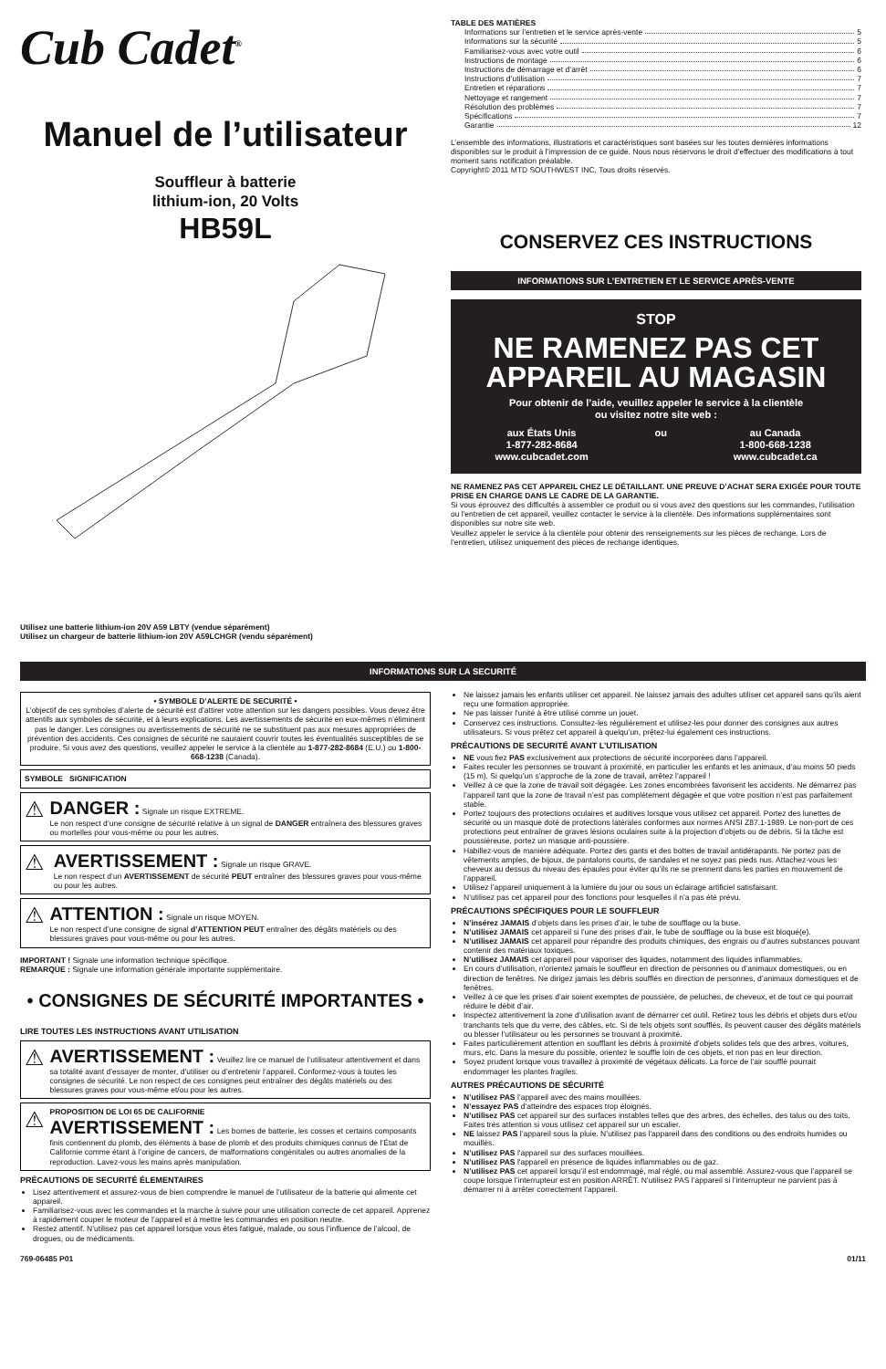Cub Cadet<sup>®</sup>
Manuel de l’utilisateur
Souffleur à batterie
lithium-ion, 20 Volts
HB59L
Utilisez une batterie lithium-ion 20V A59 LBTY (vendue séparément)
Utilisez un chargeur de batterie lithium-ion 20V A59LCHGR (vendu séparément)
TABLE DES MATIÈRES
Informations sur l’entretien et le service après-vente 5
Informations sur la sécurité 5
Familiarisez-vous avec votre outil 6
Instructions de montage 6
Instructions de démarrage et d’arrêt 6
Instructions d’utilisation 7
Entretien et réparations 7
Nettoyage et rangement 7
Résolution des problèmes 7
Spécifications 7
Garantie 12
L’ensemble des informations, illustrations et caractéristiques sont basées sur les toutes dernières informations disponibles sur le produit à l’impression de ce guide. Nous nous réservons le droit d’effectuer des modifications à tout moment sans notification préalable.
Copyright© 2011 MTD SOUTHWEST INC, Tous droits réservés.
CONSERVEZ CES INSTRUCTIONS
INFORMATIONS SUR L’ENTRETIEN ET LE SERVICE APRÈS-VENTE
STOP
NE RAMENEZ PAS CET
APPAREIL AU MAGASIN
Pour obtenir de l’aide, veuillez appeler le service à la clientèle
ou visitez notre site web :
aux États Unis
1-877-282-8684
www.cubcadet.com
ou au Canada
1-800-668-1238
www.cubcadet.ca
NE RAMENEZ PAS CET APPAREIL CHEZ LE DÉTAILLANT. UNE PREUVE D’ACHAT SERA EXIGÉE POUR TOUTE PRISE EN CHARGE DANS LE CADRE DE LA GARANTIE.
Si vous éprouvez des difficultés à assembler ce produit ou si vous avez des questions sur les commandes, l'utilisation ou l'entretien de cet appareil, veuillez contacter le service à la clientèle. Des informations supplémentaires sont disponibles sur notre site web.
Veuillez appeler le service à la clientèle pour obtenir des renseignements sur les pièces de rechange. Lors de l’entretien, utilisez uniquement des pièces de rechange identiques.
INFORMATIONS SUR LA SECURITÉ
• SYMBOLE D’ALERTE DE SECURITÉ •
L’objectif de ces symboles d’alerte de sécurité est d’attirer votre attention sur les dangers possibles. Vous devez être attentifs aux symboles de sécurité, et à leurs explications. Les avertissements de sécurité en eux-mêmes n’éliminent pas le danger. Les consignes ou avertissements de sécurité ne se substituent pas aux mesures appropriées de prévention des accidents. Ces consignes de sécurité ne sauraient couvrir toutes les éventualités susceptibles de se produire. Si vous avez des questions, veuillez appeler le service à la clientèle au 1-877-282-8684 (E.U.) ou 1-800-668-1238 (Canada).
SYMBOLE SIGNIFICATION
⚠
DANGER : Signale un risque EXTREME.
Le non respect d’une consigne de sécurité relative à un signal de DANGER entraînera des blessures graves ou mortelles pour vous-même ou pour les autres.
⚠
AVERTISSEMENT : Signale un risque GRAVE.
Le non respect d’un AVERTISSEMENT de sécurité PEUT entraîner des blessures graves pour vous-même ou pour les autres.
⚠
ATTENTION : Signale un risque MOYEN.
Le non respect d’une consigne de signal d’ATTENTION PEUT entraîner des dégâts matériels ou des blessures graves pour vous-même ou pour les autres.
IMPORTANT ! Signale une information technique spécifique.
REMARQUE : Signale une information générale importante supplémentaire.
• CONSIGNES DE SÉCURITÉ IMPORTANTES •
LIRE TOUTES LES INSTRUCTIONS AVANT UTILISATION
⚠
AVERTISSEMENT : Veuillez lire ce manuel de l’utilisateur attentivement et dans sa totalité avant d’essayer de monter, d’utiliser ou d’entretenir l’appareil. Conformez-vous à toutes les consignes de sécurité. Le non respect de ces consignes peut entraîner des dégâts matériels ou des blessures graves pour vous-même et/ou pour les autres.
⚠
PROPOSITION DE LOI 65 DE CALIFORNIE
AVERTISSEMENT : Les bornes de batterie, les cosses et certains composants finis contiennent du plomb, des éléments à base de plomb et des produits chimiques connus de l’État de Californie comme étant à l’origine de cancers, de malformations congénitales ou autres anomalies de la reproduction. Lavez-vous les mains après manipulation.
PRÉCAUTIONS DE SECURITÉ ÉLEMENTAIRES
Lisez attentivement et assurez-vous de bien comprendre le manuel de l’utilisateur de la batterie qui alimente cet appareil.
Familiarisez-vous avec les commandes et la marche à suivre pour une utilisation correcte de cet appareil. Apprenez à rapidement couper le moteur de l’appareil et à mettre les commandes en position neutre.
Restez attentif. N’utilisez pas cet appareil lorsque vous êtes fatigué, malade, ou sous l’influence de l’alcool, de drogues, ou de médicaments.
Ne laissez jamais les enfants utiliser cet appareil. Ne laissez jamais des adultes utiliser cet appareil sans qu’ils aient reçu une formation appropriée.
Ne pas laisser l'unité à être utilisé comme un jouet.
Conservez ces instructions. Consultez-les régulièrement et utilisez-les pour donner des consignes aux autres utilisateurs. Si vous prêtez cet appareil à quelqu’un, prêtez-lui également ces instructions.
PRÉCAUTIONS DE SECURITÉ AVANT L’UTILISATION
NE vous fiez PAS exclusivement aux protections de sécurité incorporées dans l’appareil.
Faites reculer les personnes se trouvant à proximité, en particulier les enfants et les animaux, d’au moins 50 pieds (15 m). Si quelqu’un s’approche de la zone de travail, arrêtez l’appareil !
Veillez à ce que la zone de travail soit dégagée. Les zones encombrées favorisent les accidents. Ne démarrez pas l’appareil tant que la zone de travail n’est pas complètement dégagée et que votre position n’est pas parfaitement stable.
Portez toujours des protections oculaires et auditives lorsque vous utilisez cet appareil. Portez des lunettes de sécurité ou un masque doté de protections latérales conformes aux normes ANSI Z87.1-1989. Le non-port de ces protections peut entraîner de graves lésions oculaires suite à la projection d’objets ou de débris. Si la tâche est poussiéreuse, portez un masque anti-poussière.
Habillez-vous de manière adéquate. Portez des gants et des bottes de travail antidérapants. Ne portez pas de vêtements amples, de bijoux, de pantalons courts, de sandales et ne soyez pas pieds nus. Attachez-vous les cheveux au dessus du niveau des épaules pour éviter qu’ils ne se prennent dans les parties en mouvement de l’appareil.
Utilisez l’appareil uniquement à la lumière du jour ou sous un éclairage artificiel satisfaisant.
N’utilisez pas cet appareil pour des fonctions pour lesquelles il n’a pas été prévu.
PRÉCAUTIONS SPÉCIFIQUES POUR LE SOUFFLEUR
N’insérez JAMAIS d’objets dans les prises d’air, le tube de soufflage ou la buse.
N’utilisez JAMAIS cet appareil si l’une des prises d’air, le tube de soufflage ou la buse est bloqué(e).
N’utilisez JAMAIS cet appareil pour répandre des produits chimiques, des engrais ou d’autres substances pouvant contenir des matériaux toxiques.
N’utilisez JAMAIS cet appareil pour vaporiser des liquides, notamment des liquides inflammables.
En cours d’utilisation, n’orientez jamais le souffleur en direction de personnes ou d’animaux domestiques, ou en direction de fenêtres. Ne dirigez jamais les débris soufflés en direction de personnes, d’animaux domestiques et de fenêtres.
Veillez à ce que les prises d’air soient exemptes de poussière, de peluches, de cheveux, et de tout ce qui pourrait réduire le débit d’air.
Inspectez attentivement la zone d’utilisation avant de démarrer cet outil. Retirez tous les débris et objets durs et/ou tranchants tels que du verre, des câbles, etc. Si de tels objets sont soufflés, ils peuvent causer des dégâts matériels ou blesser l’utilisateur ou les personnes se trouvant à proximité.
Faites particulièrement attention en soufflant les débris à proximité d’objets solides tels que des arbres, voitures, murs, etc. Dans la mesure du possible, orientez le souffle loin de ces objets, et non pas en leur direction.
Soyez prudent lorsque vous travaillez à proximité de végétaux délicats. La force de l'air soufflé pourrait endommager les plantes fragiles.
AUTRES PRÉCAUTIONS DE SÉCURITÉ
N’utilisez PAS l’appareil avec des mains mouillées.
N’essayez PAS d’atteindre des espaces trop éloignés.
N’utilisez PAS cet appareil sur des surfaces instables telles que des arbres, des échelles, des talus ou des toits. Faites très attention si vous utilisez cet appareil sur un escalier.
NE laissez PAS l’appareil sous la pluie. N’utilisez pas l'appareil dans des conditions ou des endroits humides ou mouillés.
N’utilisez PAS l'appareil sur des surfaces mouillées.
N’utilisez PAS l'appareil en présence de liquides inflammables ou de gaz.
N’utilisez PAS cet appareil lorsqu’il est endommagé, mal réglé, ou mal assemblé. Assurez-vous que l’appareil se coupe lorsque l’interrupteur est en position ARRÊT. N’utilisez PAS l’appareil si l’interrupteur ne parvient pas à démarrer ni à arrêter correctement l’appareil.
769-06485 P01 01/11